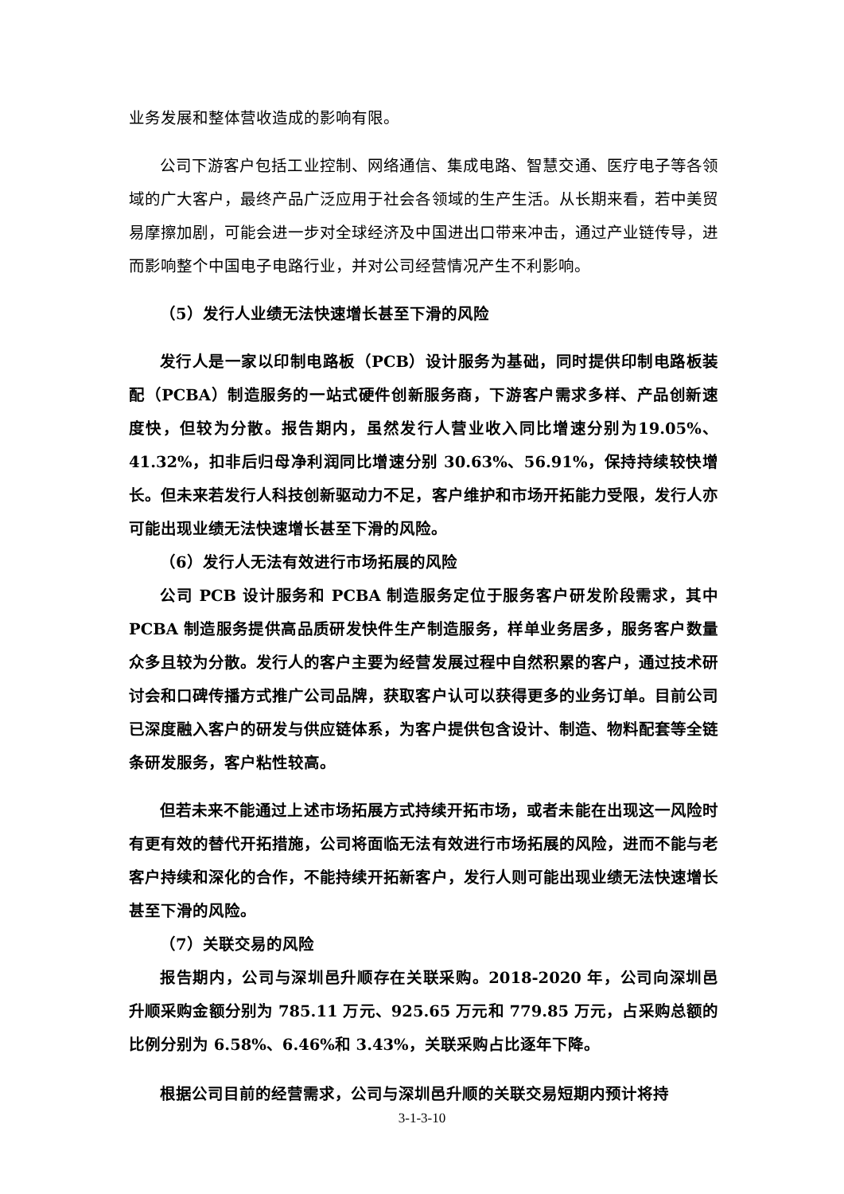业务发展和整体营收造成的影响有限。
公司下游客户包括工业控制、网络通信、集成电路、智慧交通、医疗电子等各领域的广大客户，最终产品广泛应用于社会各领域的生产生活。从长期来看，若中美贸易摩擦加剧，可能会进一步对全球经济及中国进出口带来冲击，通过产业链传导，进而影响整个中国电子电路行业，并对公司经营情况产生不利影响。
（5）发行人业绩无法快速增长甚至下滑的风险
发行人是一家以印制电路板（PCB）设计服务为基础，同时提供印制电路板装配（PCBA）制造服务的一站式硬件创新服务商，下游客户需求多样、产品创新速度快，但较为分散。报告期内，虽然发行人营业收入同比增速分别为19.05%、41.32%，扣非后归母净利润同比增速分别 30.63%、56.91%，保持持续较快增长。但未来若发行人科技创新驱动力不足，客户维护和市场开拓能力受限，发行人亦可能出现业绩无法快速增长甚至下滑的风险。
（6）发行人无法有效进行市场拓展的风险
公司 PCB 设计服务和 PCBA 制造服务定位于服务客户研发阶段需求，其中 PCBA 制造服务提供高品质研发快件生产制造服务，样单业务居多，服务客户数量众多且较为分散。发行人的客户主要为经营发展过程中自然积累的客户，通过技术研讨会和口碑传播方式推广公司品牌，获取客户认可以获得更多的业务订单。目前公司已深度融入客户的研发与供应链体系，为客户提供包含设计、制造、物料配套等全链条研发服务，客户粘性较高。
但若未来不能通过上述市场拓展方式持续开拓市场，或者未能在出现这一风险时有更有效的替代开拓措施，公司将面临无法有效进行市场拓展的风险，进而不能与老客户持续和深化的合作，不能持续开拓新客户，发行人则可能出现业绩无法快速增长甚至下滑的风险。
（7）关联交易的风险
报告期内，公司与深圳邑升顺存在关联采购。2018-2020 年，公司向深圳邑升顺采购金额分别为 785.11 万元、925.65 万元和 779.85 万元，占采购总额的比例分别为 6.58%、6.46%和 3.43%，关联采购占比逐年下降。
根据公司目前的经营需求，公司与深圳邑升顺的关联交易短期内预计将持
3-1-3-10